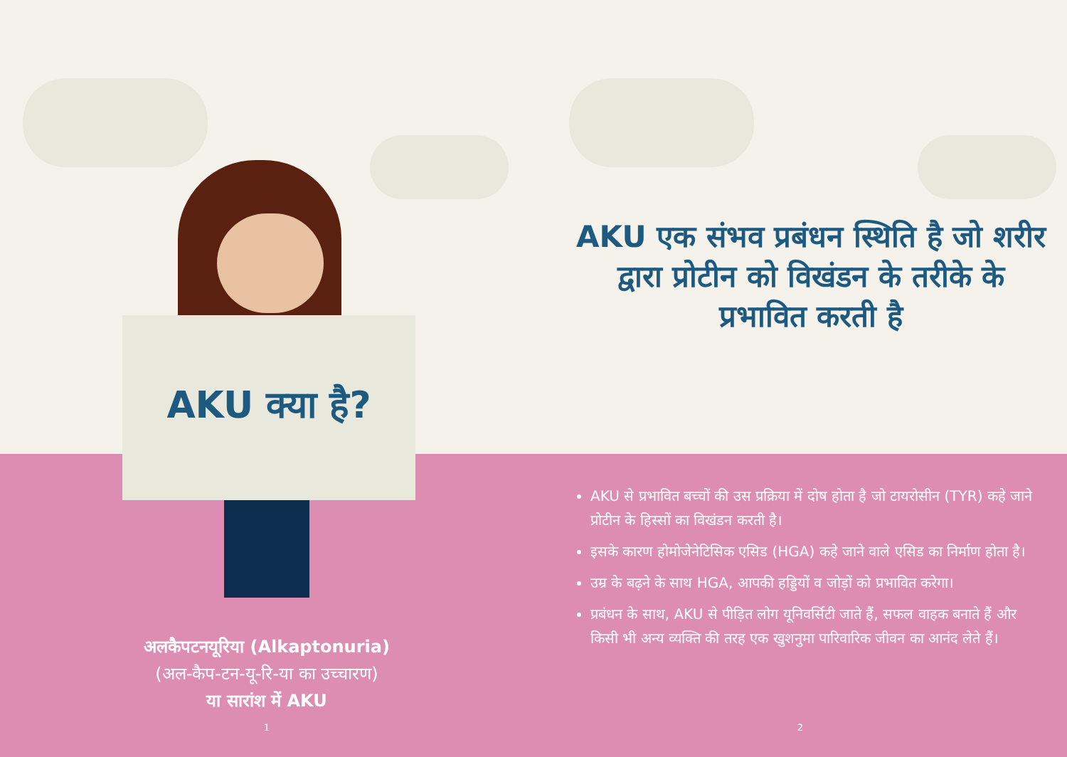AKU क्या है?
अलकैपटनयूरिया (Alkaptonuria)
(अल-कैप-टन-यू-रि-या का उच्चारण)
या सारांश में AKU
1
AKU एक संभव प्रबंधन स्थिति है जो शरीर द्वारा प्रोटीन को विखंडन के तरीके के प्रभावित करती है
AKU से प्रभावित बच्चों की उस प्रक्रिया में दोष होता है जो टायरोसीन (TYR) कहे जाने प्रोटीन के हिस्सों का विखंडन करती है।
इसके कारण होमोजेनेटिसिक एसिड (HGA) कहे जाने वाले एसिड का निर्माण होता है।
उम्र के बढ़ने के साथ HGA, आपकी हड्डियों व जोड़ों को प्रभावित करेगा।
प्रबंधन के साथ, AKU से पीड़ित लोग यूनिवर्सिटी जाते हैं, सफल वाहक बनाते हैं और किसी भी अन्य व्यक्ति की तरह एक खुशनुमा पारिवारिक जीवन का आनंद लेते हैं।
2